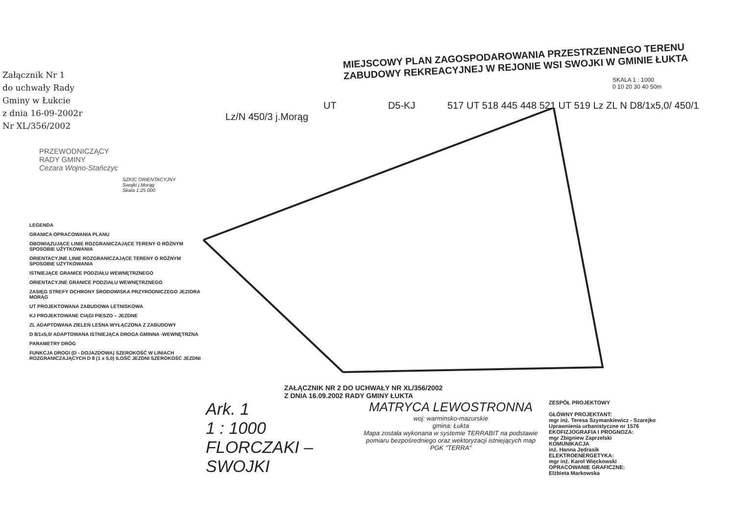Załącznik Nr 1
do uchwały Rady
Gminy w Łukcie
z dnia 16-09-2002r
Nr XL/356/2002
PRZEWODNICZĄCY
RADY GMINY
Cezara Wojno-Stańczyc
SZKIC ORIENTACYJNY
Swojki j.Morąg
Skala 1:25 000
LEGENDA
GRANICA OPRACOWANIA PLANU
OBOWIĄZUJĄCE LINIE ROZGRANICZAJĄCE TERENY O RÓŻNYM SPOSOBIE UŻYTKOWANIA
ORIENTACYJNE LINIE ROZGRANICZAJĄCE TERENY O RÓŻNYM SPOSOBIE UŻYTKOWANIA
ISTNIEJĄCE GRANICE PODZIAŁU WEWNĘTRZNEGO
ORIENTACYJNE GRANICE PODZIAŁU WEWNĘTRZNEGO
ZASIĘG STREFY OCHRONY ŚRODOWISKA PRZYRODNICZEGO JEZIORA MORĄG
UT PROJEKTOWANA ZABUDOWA LETNISKOWA
KJ PROJEKTOWANE CIĄGI PIESZO – JEZDNE
ZL ADAPTOWANA ZIELEŃ LEŚNA WYŁĄCZONA Z ZABUDOWY
D 8/1x5,0/ ADAPTOWANA ISTNIEJĄCA DROGA GMINNA -WEWNĘTRZNA
PARAMETRY DRÓG
FUNKCJA DROGI (D - DOJAZDOWA) SZEROKOŚĆ W LINIACH ROZGRANICZAJĄCYCH D 8 (1 x 5,0) ILOŚĆ JEZDNI SZEROKOŚĆ JEZDNI
MIEJSCOWY PLAN ZAGOSPODAROWANIA PRZESTRZENNEGO TERENU ZABUDOWY REKREACYJNEJ W REJONIE WSI SWOJKI W GMINIE ŁUKTA
SKALA 1 : 1000
0 10 20 30 40 50m
UT D5-KJ 517 UT 518 445 448 521 UT 519 Lz ZL N D8/1x5,0/ 450/1 Lz/N 450/3 j.Morąg
ZAŁĄCZNIK NR 2 DO UCHWAŁY NR XL/356/2002
Z DNIA 16.09.2002 RADY GMINY ŁUKTA
Ark. 1
1 : 1000
FLORCZAKI – SWOJKI
MATRYCA LEWOSTRONNA
woj: warminsko-mazurskie
gmina: Łukta
Mapa została wykonana w systemie TERRABIT na podstawie pomiaru bezpośredniego oraz wektoryzacji istniejących map
PGK "TERRA"
ZESPÓŁ PROJEKTOWY
GŁÓWNY PROJEKTANT:
mgr inż. Teresa Szymankiewicz - Szarejko
Uprawnienia urbanistyczne nr 1576
EKOFIZJOGRAFIA I PROGNOZA:
mgr Zbigniew Zaprzelski
KOMUNIKACJA
inż. Hanna Jędrasik
ELEKTROENERGETYKA:
mgr inż. Karol Więckowski
OPRACOWANIE GRAFICZNE:
Elżbieta Markowska